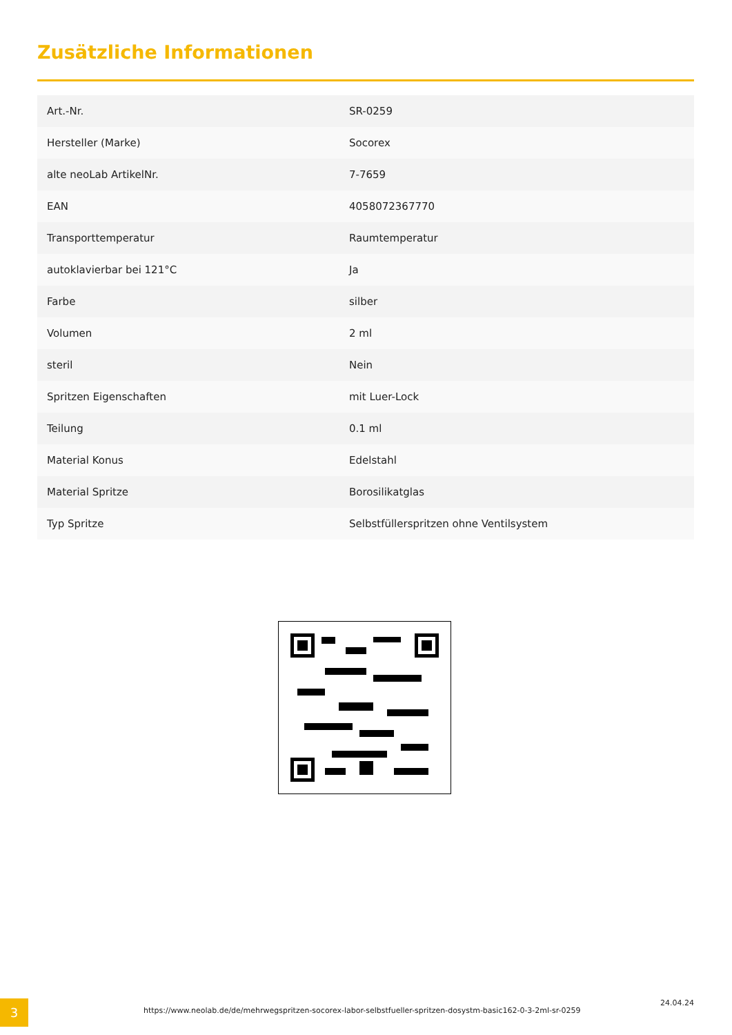Zusätzliche Informationen
| Art.-Nr. | SR-0259 |
| Hersteller (Marke) | Socorex |
| alte neoLab ArtikelNr. | 7-7659 |
| EAN | 4058072367770 |
| Transporttemperatur | Raumtemperatur |
| autoklavierbar bei 121°C | Ja |
| Farbe | silber |
| Volumen | 2 ml |
| steril | Nein |
| Spritzen Eigenschaften | mit Luer-Lock |
| Teilung | 0.1 ml |
| Material Konus | Edelstahl |
| Material Spritze | Borosilikatglas |
| Typ Spritze | Selbstfüllerspritzen ohne Ventilsystem |
3
https://www.neolab.de/de/mehrwegspritzen-socorex-labor-selbstfueller-spritzen-dosystm-basic162-0-3-2ml-sr-0259
24.04.24